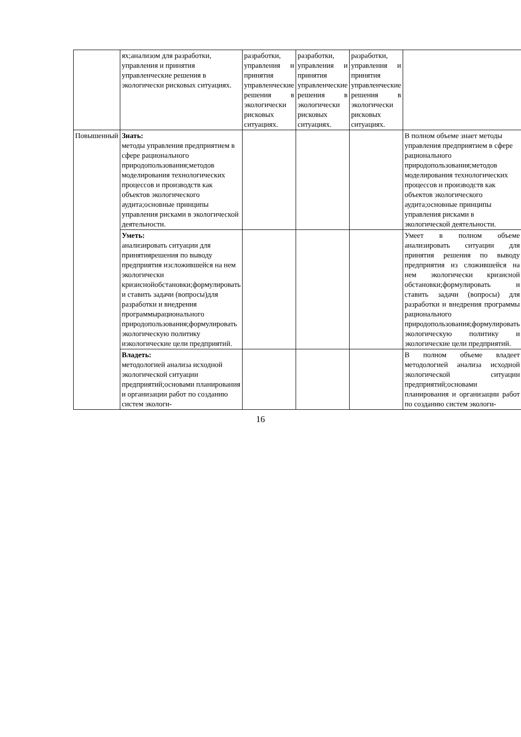| | ях;анализом для разработки, управления и принятия управленческие решения в экологически рисковых ситуациях. | разработки, управления и принятия управленческие решения в экологически рисковых ситуациях. | разработки, управления и принятия управленческие решения в экологически рисковых ситуациях. | разработки, управления и принятия управленческие решения в экологически рисковых ситуациях. | |
| Повышенный | Знать: методы управления предприятием в сфере рационального природопользования;методов моделирования технологических процессов и производств как объектов экологического аудита;основные принципы управления рисками в экологической деятельности. | | | | В полном объеме знает методы управления предприятием в сфере рационального природопользования;методов моделирования технологических процессов и производств как объектов экологического аудита;основные принципы управления рисками в экологической деятельности. |
| | Уметь: анализировать ситуации для принятиярешения по выводу предприятия изсложившейся на нем экологически кризиснойобстановки;формулировать и ставить задачи (вопросы)для разработки и внедрения программырационального природопользования;формулировать экологическую политику иэкологические цели предприятий. | | | | Умеет в полном объеме анализировать ситуации для принятия решения по выводу предприятия из сложившейся на нем экологически кризисной обстановки;формулировать и ставить задачи (вопросы) для разработки и внедрения программы рационального природопользования;формулировать экологическую политику и экологические цели предприятий. |
| | Владеть: методологией анализа исходной экологической ситуации предприятий;основами планирования и организации работ по созданию систем экологи- | | | | В полном объеме владеет методологией анализа исходной экологической ситуации предприятий;основами планирования и организации работ по созданию систем экологи- |
16